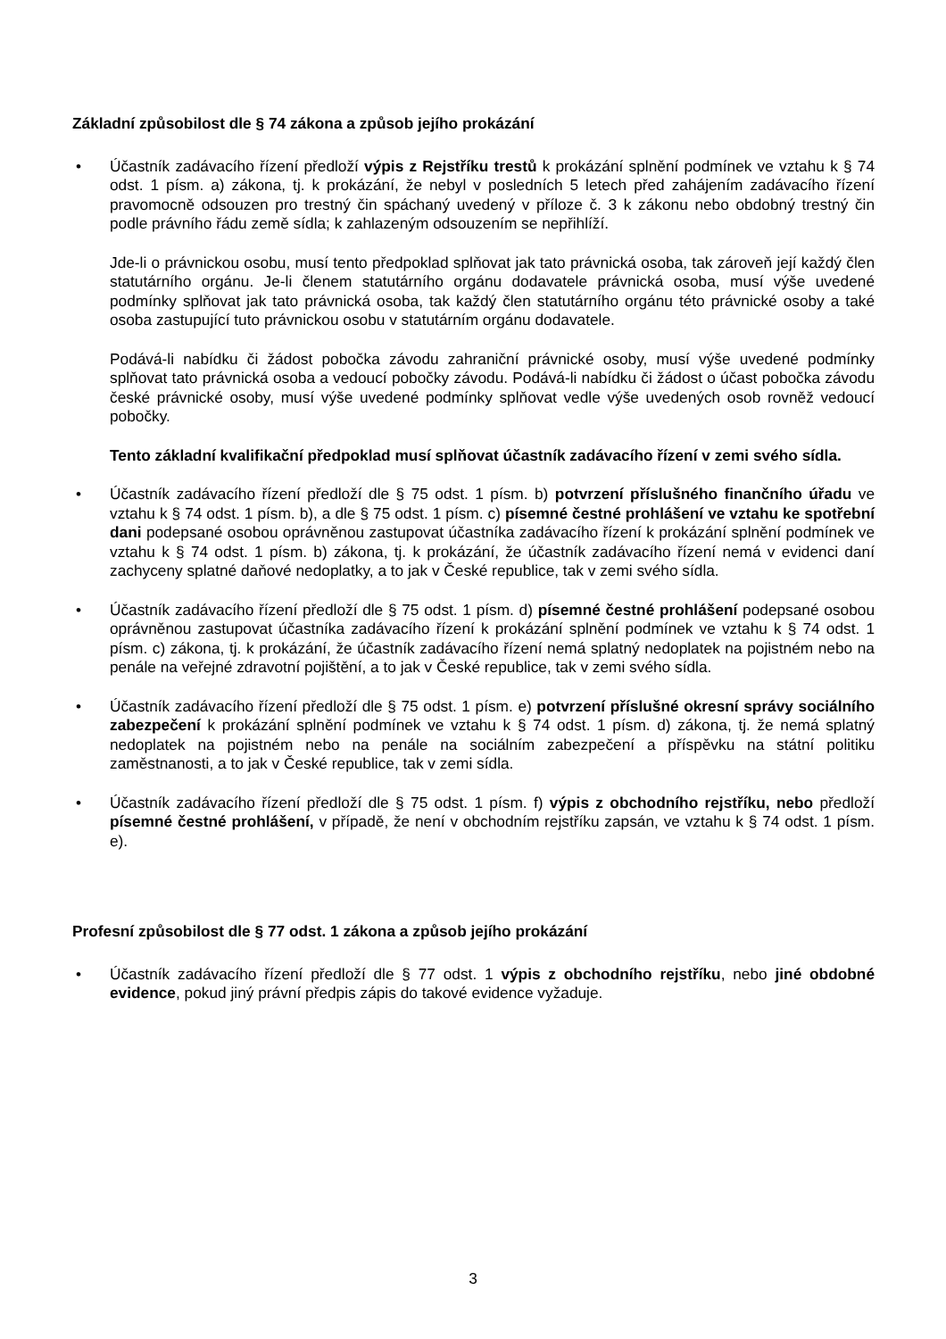Základní způsobilost dle § 74 zákona a způsob jejího prokázání
• Účastník zadávacího řízení předloží výpis z Rejstříku trestů k prokázání splnění podmínek ve vztahu k § 74 odst. 1 písm. a) zákona, tj. k prokázání, že nebyl v posledních 5 letech před zahájením zadávacího řízení pravomocně odsouzen pro trestný čin spáchaný uvedený v příloze č. 3 k zákonu nebo obdobný trestný čin podle právního řádu země sídla; k zahlazeným odsouzením se nepřihlíží.
Jde-li o právnickou osobu, musí tento předpoklad splňovat jak tato právnická osoba, tak zároveň její každý člen statutárního orgánu. Je-li členem statutárního orgánu dodavatele právnická osoba, musí výše uvedené podmínky splňovat jak tato právnická osoba, tak každý člen statutárního orgánu této právnické osoby a také osoba zastupující tuto právnickou osobu v statutárním orgánu dodavatele.
Podává-li nabídku či žádost pobočka závodu zahraniční právnické osoby, musí výše uvedené podmínky splňovat tato právnická osoba a vedoucí pobočky závodu. Podává-li nabídku či žádost o účast pobočka závodu české právnické osoby, musí výše uvedené podmínky splňovat vedle výše uvedených osob rovněž vedoucí pobočky.
Tento základní kvalifikační předpoklad musí splňovat účastník zadávacího řízení v zemi svého sídla.
• Účastník zadávacího řízení předloží dle § 75 odst. 1 písm. b) potvrzení příslušného finančního úřadu ve vztahu k § 74 odst. 1 písm. b), a dle § 75 odst. 1 písm. c) písemné čestné prohlášení ve vztahu ke spotřební dani podepsané osobou oprávněnou zastupovat účastníka zadávacího řízení k prokázání splnění podmínek ve vztahu k § 74 odst. 1 písm. b) zákona, tj. k prokázání, že účastník zadávacího řízení nemá v evidenci daní zachyceny splatné daňové nedoplatky, a to jak v České republice, tak v zemi svého sídla.
• Účastník zadávacího řízení předloží dle § 75 odst. 1 písm. d) písemné čestné prohlášení podepsané osobou oprávněnou zastupovat účastníka zadávacího řízení k prokázání splnění podmínek ve vztahu k § 74 odst. 1 písm. c) zákona, tj. k prokázání, že účastník zadávacího řízení nemá splatný nedoplatek na pojistném nebo na penále na veřejné zdravotní pojištění, a to jak v České republice, tak v zemi svého sídla.
• Účastník zadávacího řízení předloží dle § 75 odst. 1 písm. e) potvrzení příslušné okresní správy sociálního zabezpečení k prokázání splnění podmínek ve vztahu k § 74 odst. 1 písm. d) zákona, tj. že nemá splatný nedoplatek na pojistném nebo na penále na sociálním zabezpečení a příspěvku na státní politiku zaměstnanosti, a to jak v České republice, tak v zemi sídla.
• Účastník zadávacího řízení předloží dle § 75 odst. 1 písm. f) výpis z obchodního rejstříku, nebo předloží písemné čestné prohlášení, v případě, že není v obchodním rejstříku zapsán, ve vztahu k § 74 odst. 1 písm. e).
Profesní způsobilost dle § 77 odst. 1 zákona a způsob jejího prokázání
• Účastník zadávacího řízení předloží dle § 77 odst. 1 výpis z obchodního rejstříku, nebo jiné obdobné evidence, pokud jiný právní předpis zápis do takové evidence vyžaduje.
3